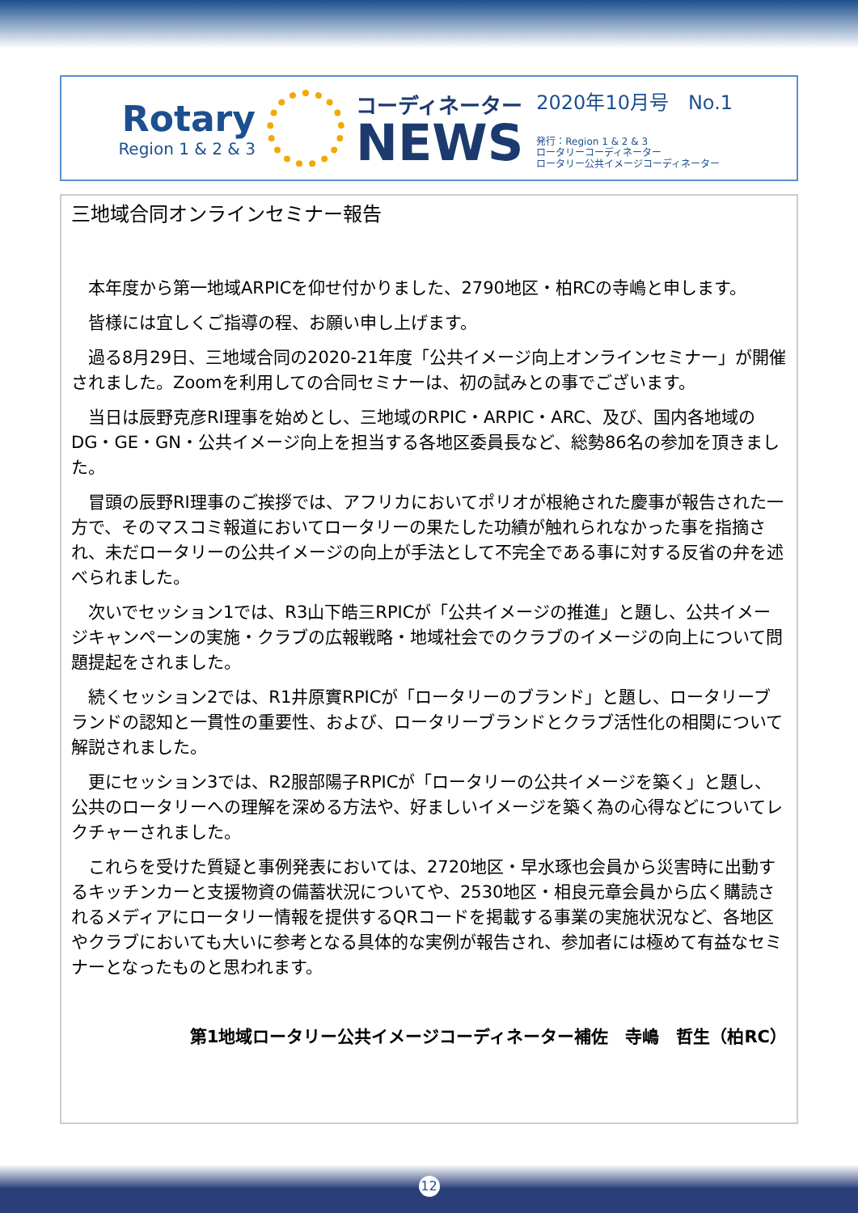Rotary
Region 1 & 2 & 3
コーディネーター
NEWS
2020年10月号　No.1
発行：Region 1 & 2 & 3
ロータリーコーディネーター
ロータリー公共イメージコーディネーター
三地域合同オンラインセミナー報告
本年度から第一地域ARPICを仰せ付かりました、2790地区・柏RCの寺嶋と申します。
皆様には宜しくご指導の程、お願い申し上げます。
過る8月29日、三地域合同の2020-21年度「公共イメージ向上オンラインセミナー」が開催されました。Zoomを利用しての合同セミナーは、初の試みとの事でございます。
当日は辰野克彦RI理事を始めとし、三地域のRPIC・ARPIC・ARC、及び、国内各地域のDG・GE・GN・公共イメージ向上を担当する各地区委員長など、総勢86名の参加を頂きました。
冒頭の辰野RI理事のご挨拶では、アフリカにおいてポリオが根絶された慶事が報告された一方で、そのマスコミ報道においてロータリーの果たした功績が触れられなかった事を指摘され、未だロータリーの公共イメージの向上が手法として不完全である事に対する反省の弁を述べられました。
次いでセッション1では、R3山下皓三RPICが「公共イメージの推進」と題し、公共イメージキャンペーンの実施・クラブの広報戦略・地域社会でのクラブのイメージの向上について問題提起をされました。
続くセッション2では、R1井原實RPICが「ロータリーのブランド」と題し、ロータリーブランドの認知と一貫性の重要性、および、ロータリーブランドとクラブ活性化の相関について解説されました。
更にセッション3では、R2服部陽子RPICが「ロータリーの公共イメージを築く」と題し、公共のロータリーへの理解を深める方法や、好ましいイメージを築く為の心得などについてレクチャーされました。
これらを受けた質疑と事例発表においては、2720地区・早水琢也会員から災害時に出動するキッチンカーと支援物資の備蓄状況についてや、2530地区・相良元章会員から広く購読されるメディアにロータリー情報を提供するQRコードを掲載する事業の実施状況など、各地区やクラブにおいても大いに参考となる具体的な実例が報告され、参加者には極めて有益なセミナーとなったものと思われます。
第1地域ロータリー公共イメージコーディネーター補佐　寺嶋　哲生（柏RC）
12